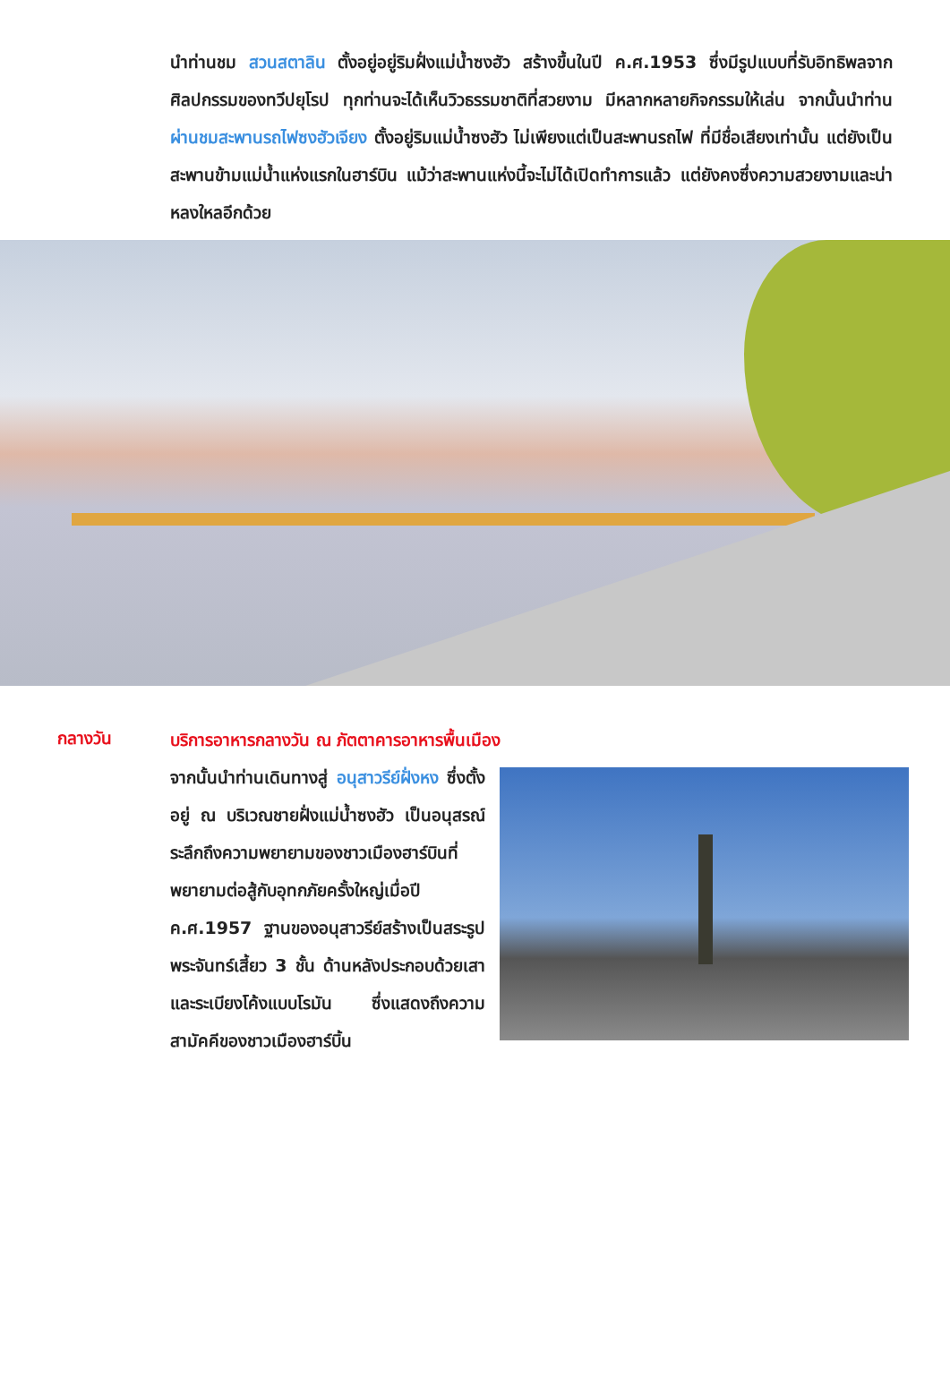นำท่านชม สวนสตาลิน ตั้งอยู่อยู่ริมฝั่งแม่น้ำซงฮัว สร้างขึ้นในปี ค.ศ.1953 ซึ่งมีรูปแบบที่รับอิทธิพลจากศิลปกรรมของทวีปยุโรป ทุกท่านจะได้เห็นวิวธรรมชาติที่สวยงาม มีหลากหลายกิจกรรมให้เล่น จากนั้นนำท่าน ผ่านชมสะพานรถไฟซงฮัวเจียง ตั้งอยู่ริมแม่น้ำซงฮัว ไม่เพียงแต่เป็นสะพานรถไฟ ที่มีชื่อเสียงเท่านั้น แต่ยังเป็นสะพานข้ามแม่น้ำแห่งแรกในฮาร์บิน แม้ว่าสะพานแห่งนี้จะไม่ได้เปิดทำการแล้ว แต่ยังคงซึ่งความสวยงามและน่าหลงใหลอีกด้วย
กลางวัน
บริการอาหารกลางวัน ณ ภัตตาคารอาหารพื้นเมือง
จากนั้นนำท่านเดินทางสู่ อนุสาวรีย์ฝั่งหง ซึ่งตั้งอยู่ ณ บริเวณชายฝั่งแม่น้ำซงฮัว เป็นอนุสรณ์ระลึกถึงความพยายามของชาวเมืองฮาร์บินที่พยายามต่อสู้กับอุทกภัยครั้งใหญ่เมื่อปี ค.ศ.1957 ฐานของอนุสาวรีย์สร้างเป็นสระรูปพระจันทร์เสี้ยว 3 ชั้น ด้านหลังประกอบด้วยเสาและระเบียงโค้งแบบโรมัน ซึ่งแสดงถึงความสามัคคีของชาวเมืองฮาร์บิ้น